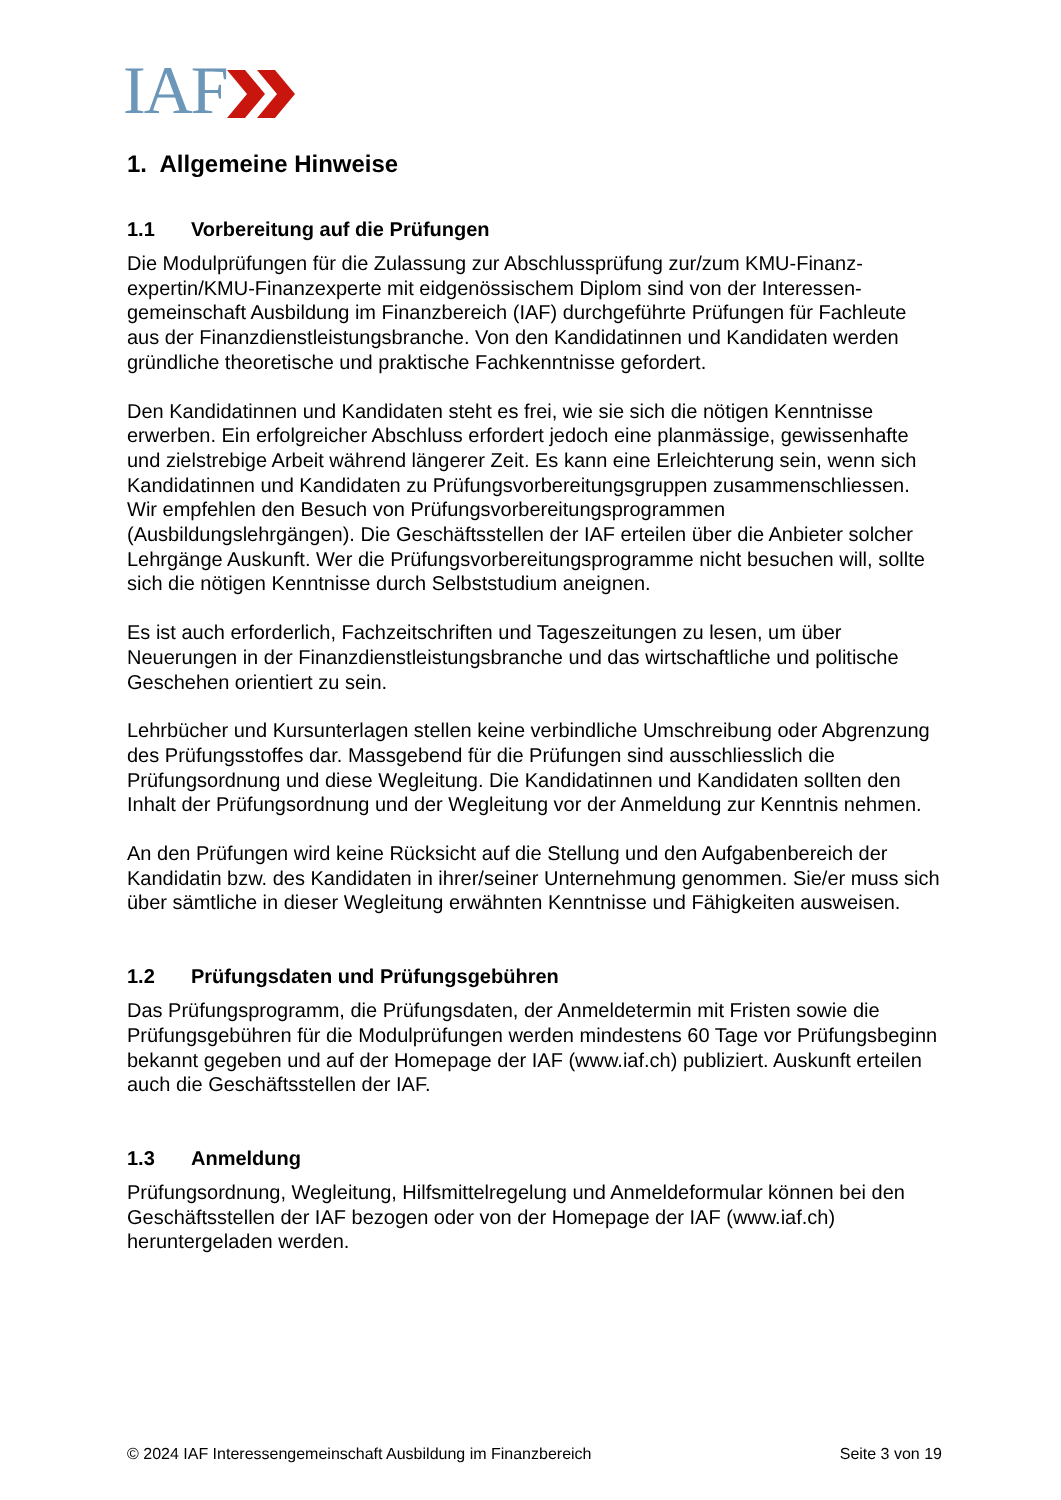IAF
1. Allgemeine Hinweise
1.1 Vorbereitung auf die Prüfungen
Die Modulprüfungen für die Zulassung zur Abschlussprüfung zur/zum KMU-Finanz­expertin/KMU-Finanzexperte mit eidgenössischem Diplom sind von der Interessen­gemeinschaft Ausbildung im Finanzbereich (IAF) durchgeführte Prüfungen für Fach­leute aus der Finanzdienstleistungsbranche. Von den Kandidatinnen und Kandidaten werden gründliche theoretische und praktische Fachkenntnisse gefordert.
Den Kandidatinnen und Kandidaten steht es frei, wie sie sich die nötigen Kenntnisse erwerben. Ein erfolgreicher Abschluss erfordert jedoch eine planmässige, gewissen­hafte und zielstrebige Arbeit während längerer Zeit. Es kann eine Erleichterung sein, wenn sich Kandidatinnen und Kandidaten zu Prüfungsvorbereitungsgruppen zusam­menschliessen. Wir empfehlen den Besuch von Prüfungsvorbereitungsprogrammen (Ausbildungslehrgängen). Die Geschäftsstellen der IAF erteilen über die Anbieter sol­cher Lehrgänge Auskunft. Wer die Prüfungsvorbereitungsprogramme nicht besuchen will, sollte sich die nötigen Kenntnisse durch Selbststudium aneignen.
Es ist auch erforderlich, Fachzeitschriften und Tageszeitungen zu lesen, um über Neuerungen in der Finanzdienstleistungsbranche und das wirtschaftliche und politi­sche Geschehen orientiert zu sein.
Lehrbücher und Kursunterlagen stellen keine verbindliche Umschreibung oder Ab­grenzung des Prüfungsstoffes dar. Massgebend für die Prüfungen sind ausschliess­lich die Prüfungsordnung und diese Wegleitung. Die Kandidatinnen und Kandidaten sollten den Inhalt der Prüfungsordnung und der Wegleitung vor der Anmeldung zur Kenntnis nehmen.
An den Prüfungen wird keine Rücksicht auf die Stellung und den Aufgabenbereich der Kandidatin bzw. des Kandidaten in ihrer/seiner Unternehmung genommen. Sie/er muss sich über sämtliche in dieser Wegleitung erwähnten Kenntnisse und Fähigkei­ten ausweisen.
1.2 Prüfungsdaten und Prüfungsgebühren
Das Prüfungsprogramm, die Prüfungsdaten, der Anmeldetermin mit Fristen sowie die Prüfungsgebühren für die Modulprüfungen werden mindestens 60 Tage vor Prü­fungsbeginn bekannt gegeben und auf der Homepage der IAF (www.iaf.ch) publi­ziert. Auskunft erteilen auch die Geschäftsstellen der IAF.
1.3 Anmeldung
Prüfungsordnung, Wegleitung, Hilfsmittelregelung und Anmeldeformular können bei den Geschäftsstellen der IAF bezogen oder von der Homepage der IAF (www.iaf.ch) heruntergeladen werden.
© 2024 IAF Interessengemeinschaft Ausbildung im Finanzbereich Seite 3 von 19